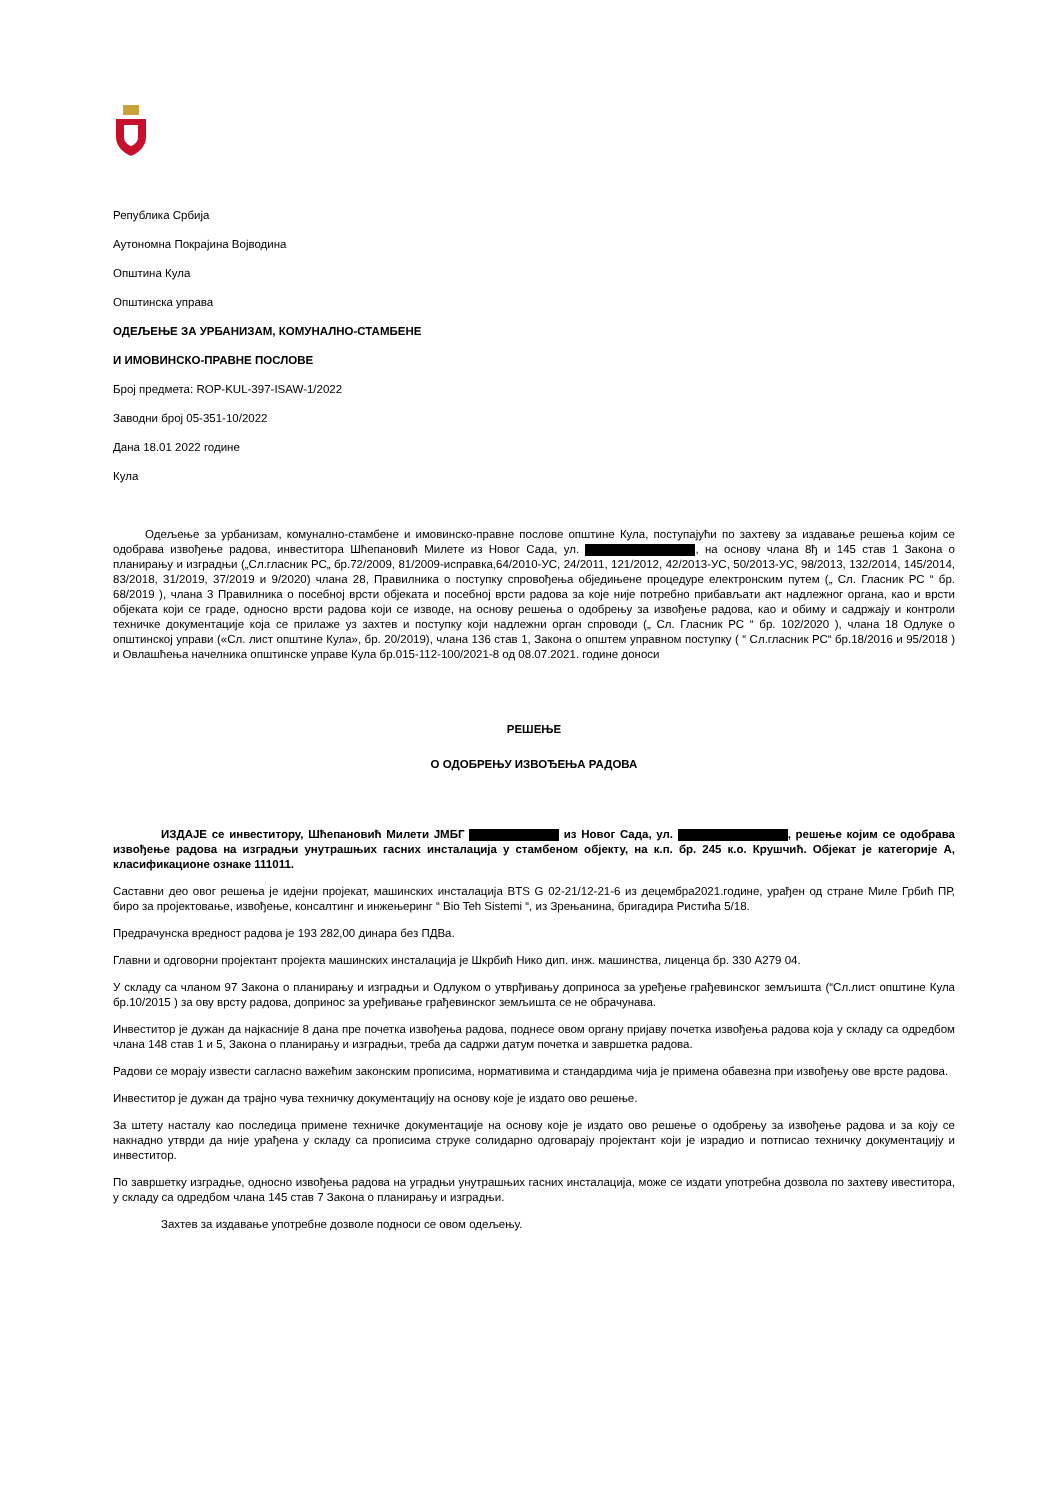Република Србија
Аутономна Покрајина Војводина
Општина Кула
Општинска управа
ОДЕЉЕЊЕ ЗА УРБАНИЗАМ, КОМУНАЛНО-СТАМБЕНЕ
И ИМОВИНСКО-ПРАВНЕ ПОСЛОВЕ
Број предмета: ROP-KUL-397-ISAW-1/2022
Заводни број 05-351-10/2022
Дана 18.01 2022 године
Кула
Одељење за урбанизам, комунално-стамбене и имовинско-правне послове општине Кула, поступајући по захтеву за издавање решења којим се одобрава извођење радова, инвеститора Шћепановић Милете из Новог Сада, ул. , на основу члана 8ђ и 145 став 1 Закона о планирању и изградњи („Сл.гласник РС„ бр.72/2009, 81/2009-исправка,64/2010-УС, 24/2011, 121/2012, 42/2013-УС, 50/2013-УС, 98/2013, 132/2014, 145/2014, 83/2018, 31/2019, 37/2019 и 9/2020) члана 28, Правилника о поступку спровођења обједињене процедуре електронским путем („ Сл. Гласник РС “ бр. 68/2019 ), члана 3 Правилника о посебној врсти објеката и посебној врсти радова за које није потребно прибављати акт надлежног органа, као и врсти објеката који се граде, односно врсти радова који се изводе, на основу решења о одобрењу за извођење радова, као и обиму и садржају и контроли техничке документације која се прилаже уз захтев и поступку који надлежни орган спроводи („ Сл. Гласник РС “ бр. 102/2020 ), члана 18 Одлуке о општинској управи («Сл. лист општине Кула», бр. 20/2019), члана 136 став 1, Закона о општем управном поступку ( “ Сл.гласник РС“ бр.18/2016 и 95/2018 ) и Овлашћења начелника општинске управе Кула бр.015-112-100/2021-8 од 08.07.2021. године доноси
РЕШЕЊЕ
О ОДОБРЕЊУ ИЗВОЂЕЊА РАДОВА
ИЗДАЈЕ се инвеститору, Шћепановић Милети ЈМБГ из Новог Сада, ул. , решење којим се одобрава извођење радова на изградњи унутрашњих гасних инсталација у стамбеном објекту, на к.п. бр. 245 к.о. Крушчић. Објекат је категорије А, класификационе ознаке 111011.
Саставни део овог решења је идејни пројекат, машинских инсталација BTS G 02-21/12-21-6 из децембра2021.године, урађен од стране Миле Грбић ПР, биро за пројектовање, извођење, консалтинг и инжењеринг “ Bio Teh Sistemi “, из Зрењанина, бригадира Ристића 5/18.
Предрачунска вредност радова је 193 282,00 динара без ПДВа.
Главни и одговорни пројектант пројекта машинских инсталација је Шкрбић Нико дип. инж. машинства, лиценца бр. 330 А279 04.
У складу са чланом 97 Закона о планирању и изградњи и Одлуком о утврђивању доприноса за уређење грађевинског земљишта (“Сл.лист општине Кула бр.10/2015 ) за ову врсту радова, допринос за уређивање грађевинског земљишта се не обрачунава.
Инвеститор је дужан да најкасније 8 дана пре почетка извођења радова, поднесе овом органу пријаву почетка извођења радова која у складу са одредбом члана 148 став 1 и 5, Закона о планирању и изградњи, треба да садржи датум почетка и завршетка радова.
Радови се морају извести сагласно важећим законским прописима, нормативима и стандардима чија је примена обавезна при извођењу ове врсте радова.
Инвеститор је дужан да трајно чува техничку документацију на основу које је издато ово решење.
За штету насталу као последица примене техничке документације на основу које је издато ово решење о одобрењу за извођење радова и за коју се накнадно утврди да није урађена у складу са прописима струке солидарно одговарају пројектант који је израдио и потписао техничку документацију и инвеститор.
По завршетку изградње, односно извођења радова на уградњи унутрашњих гасних инсталација, може се издати употребна дозвола по захтеву ивеститора, у складу са одредбом члана 145 став 7 Закона о планирању и изградњи.
Захтев за издавање употребне дозволе подноси се овом одељењу.